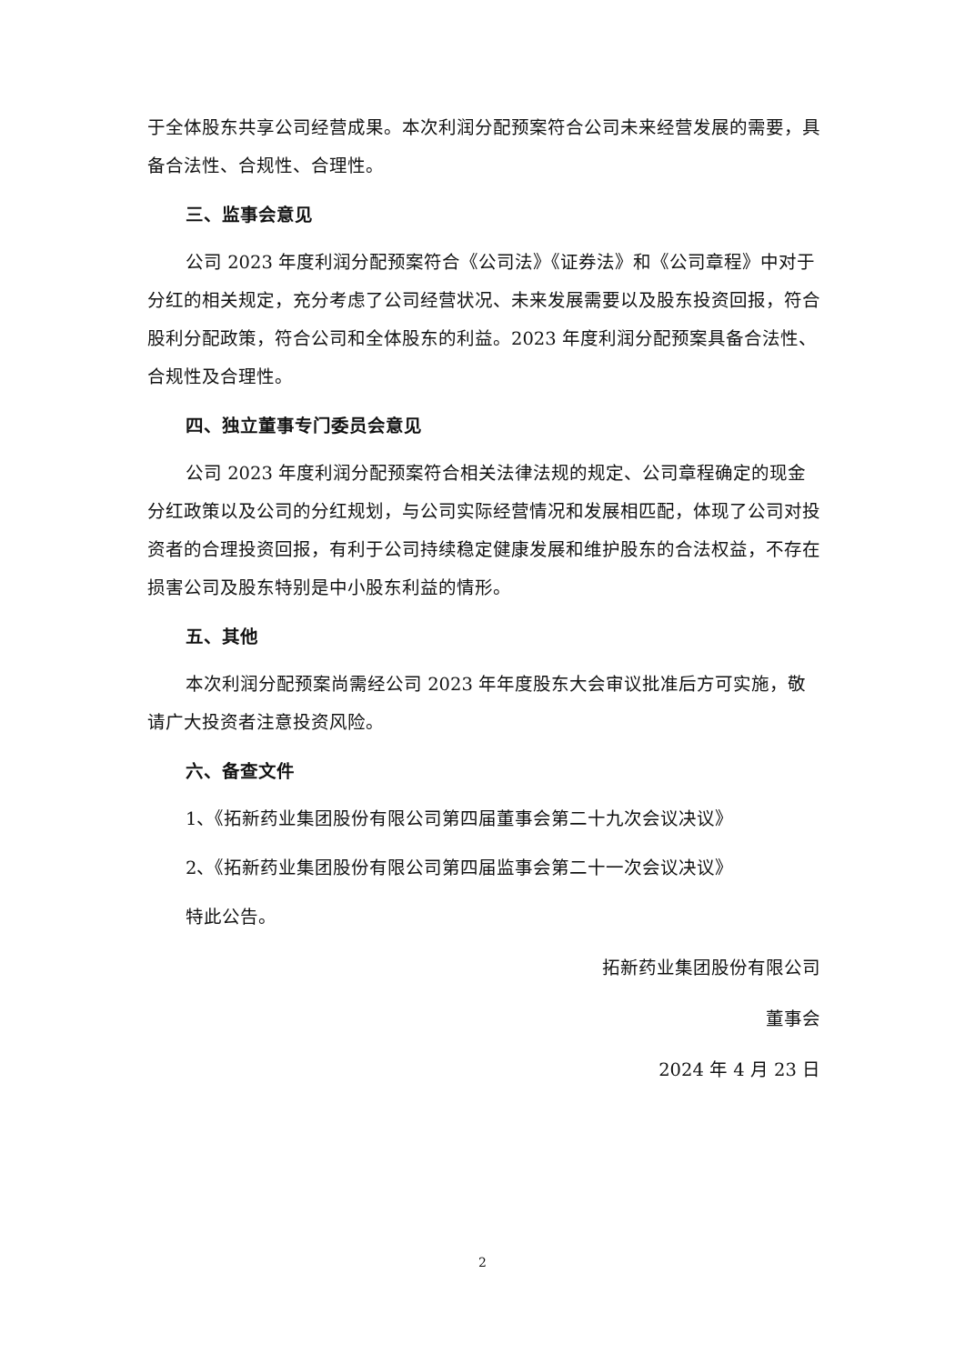于全体股东共享公司经营成果。本次利润分配预案符合公司未来经营发展的需要，具备合法性、合规性、合理性。
三、监事会意见
公司 2023 年度利润分配预案符合《公司法》《证券法》和《公司章程》中对于分红的相关规定，充分考虑了公司经营状况、未来发展需要以及股东投资回报，符合股利分配政策，符合公司和全体股东的利益。2023 年度利润分配预案具备合法性、合规性及合理性。
四、独立董事专门委员会意见
公司 2023 年度利润分配预案符合相关法律法规的规定、公司章程确定的现金分红政策以及公司的分红规划，与公司实际经营情况和发展相匹配，体现了公司对投资者的合理投资回报，有利于公司持续稳定健康发展和维护股东的合法权益，不存在损害公司及股东特别是中小股东利益的情形。
五、其他
本次利润分配预案尚需经公司 2023 年年度股东大会审议批准后方可实施，敬请广大投资者注意投资风险。
六、备查文件
1、《拓新药业集团股份有限公司第四届董事会第二十九次会议决议》
2、《拓新药业集团股份有限公司第四届监事会第二十一次会议决议》
特此公告。
拓新药业集团股份有限公司
董事会
2024 年 4 月 23 日
2